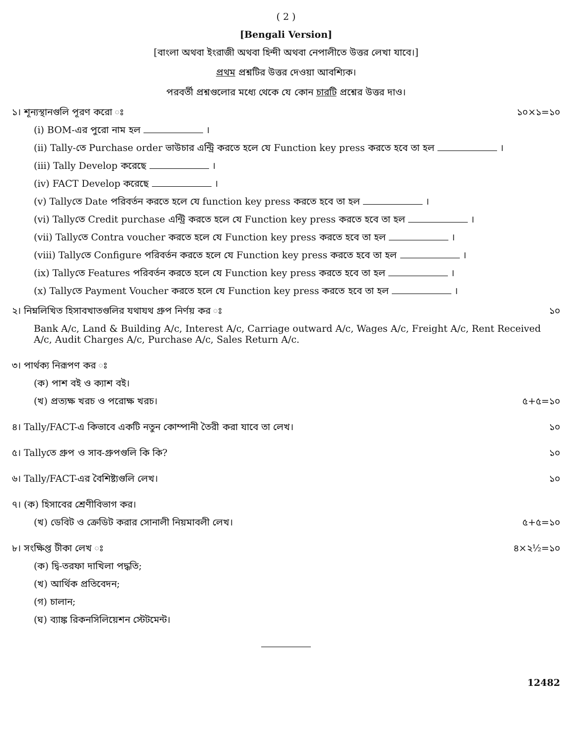( 2 )
[Bengali Version]
[বাংলা অথবা ইংরাজী অথবা হিন্দী অথবা নেপালীতে উত্তর লেখা যাবে।]
প্রথম প্রশ্নটির উত্তর দেওয়া আবশ্যিক।
পরবর্তী প্রশ্নগুলোর মধ্যে থেকে যে কোন চারটি প্রশ্নের উত্তর দাও।
১। শূন্যস্থানগুলি পূরণ করো ঃ ১০×১=১০
(i) BOM-এর পুরো নাম হল ।
(ii) Tally-তে Purchase order ভাউচার এন্ট্রি করতে হলে যে Function key press করতে হবে তা হল ।
(iii) Tally Develop করেছে ।
(iv) FACT Develop করেছে ।
(v) Tallyতে Date পরিবর্তন করতে হলে যে function key press করতে হবে তা হল ।
(vi) Tallyতে Credit purchase এন্ট্রি করতে হলে যে Function key press করতে হবে তা হল ।
(vii) Tallyতে Contra voucher করতে হলে যে Function key press করতে হবে তা হল ।
(viii) Tallyতে Configure পরিবর্তন করতে হলে যে Function key press করতে হবে তা হল ।
(ix) Tallyতে Features পরিবর্তন করতে হলে যে Function key press করতে হবে তা হল ।
(x) Tallyতে Payment Voucher করতে হলে যে Function key press করতে হবে তা হল ।
২। নিম্নলিখিত হিসাবখাতগুলির যথাযথ গ্রুপ নির্ণয় কর ঃ ১০
Bank A/c, Land & Building A/c, Interest A/c, Carriage outward A/c, Wages A/c, Freight A/c, Rent Received A/c, Audit Charges A/c, Purchase A/c, Sales Return A/c.
৩। পার্থক্য নিরূপণ কর ঃ
(ক) পাশ বই ও ক্যাশ বই।
(খ) প্রত্যক্ষ খরচ ও পরোক্ষ খরচ। ৫+৫=১০
৪। Tally/FACT-এ কিভাবে একটি নতুন কোম্পানী তৈরী করা যাবে তা লেখ। ১০
৫। Tallyতে গ্রুপ ও সাব-গ্রুপগুলি কি কি? ১০
৬। Tally/FACT-এর বৈশিষ্ট্যগুলি লেখ। ১০
৭। (ক) হিসাবের শ্রেণীবিভাগ কর।
(খ) ডেবিট ও ক্রেডিট করার সোনালী নিয়মাবলী লেখ। ৫+৫=১০
৮। সংক্ষিপ্ত টীকা লেখ ঃ ৪×২½=১০
(ক) দ্বি-তরফা দাখিলা পদ্ধতি;
(খ) আর্থিক প্রতিবেদন;
(গ) চালান;
(ঘ) ব্যাঙ্ক রিকনসিলিয়েশন স্টেটমেন্ট।
12482